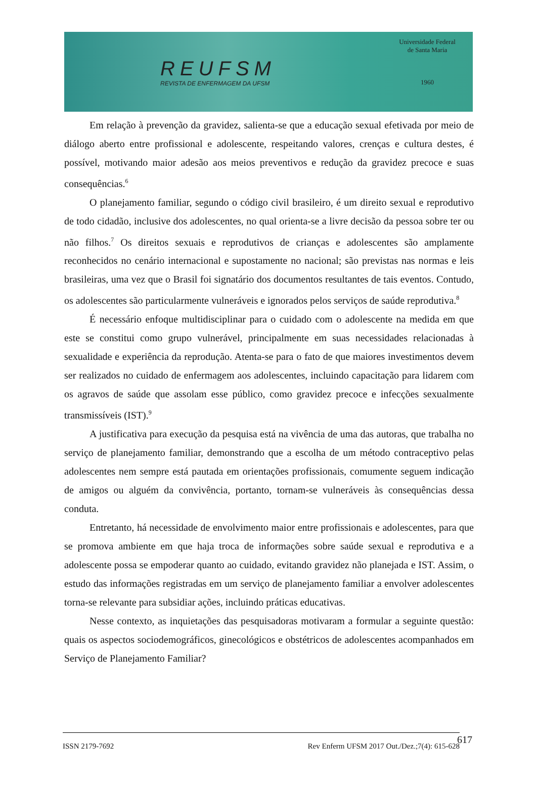REUFSM
REVISTA DE ENFERMAGEM DA UFSM
Universidade Federal de Santa Maria
1960
Em relação à prevenção da gravidez, salienta-se que a educação sexual efetivada por meio de diálogo aberto entre profissional e adolescente, respeitando valores, crenças e cultura destes, é possível, motivando maior adesão aos meios preventivos e redução da gravidez precoce e suas consequências.<sup>6</sup>
O planejamento familiar, segundo o código civil brasileiro, é um direito sexual e reprodutivo de todo cidadão, inclusive dos adolescentes, no qual orienta-se a livre decisão da pessoa sobre ter ou não filhos.<sup>7</sup> Os direitos sexuais e reprodutivos de crianças e adolescentes são amplamente reconhecidos no cenário internacional e supostamente no nacional; são previstas nas normas e leis brasileiras, uma vez que o Brasil foi signatário dos documentos resultantes de tais eventos. Contudo, os adolescentes são particularmente vulneráveis e ignorados pelos serviços de saúde reprodutiva.<sup>8</sup>
É necessário enfoque multidisciplinar para o cuidado com o adolescente na medida em que este se constitui como grupo vulnerável, principalmente em suas necessidades relacionadas à sexualidade e experiência da reprodução. Atenta-se para o fato de que maiores investimentos devem ser realizados no cuidado de enfermagem aos adolescentes, incluindo capacitação para lidarem com os agravos de saúde que assolam esse público, como gravidez precoce e infecções sexualmente transmissíveis (IST).<sup>9</sup>
A justificativa para execução da pesquisa está na vivência de uma das autoras, que trabalha no serviço de planejamento familiar, demonstrando que a escolha de um método contraceptivo pelas adolescentes nem sempre está pautada em orientações profissionais, comumente seguem indicação de amigos ou alguém da convivência, portanto, tornam-se vulneráveis às consequências dessa conduta.
Entretanto, há necessidade de envolvimento maior entre profissionais e adolescentes, para que se promova ambiente em que haja troca de informações sobre saúde sexual e reprodutiva e a adolescente possa se empoderar quanto ao cuidado, evitando gravidez não planejada e IST. Assim, o estudo das informações registradas em um serviço de planejamento familiar a envolver adolescentes torna-se relevante para subsidiar ações, incluindo práticas educativas.
Nesse contexto, as inquietações das pesquisadoras motivaram a formular a seguinte questão: quais os aspectos sociodemográficos, ginecológicos e obstétricos de adolescentes acompanhados em Serviço de Planejamento Familiar?
ISSN 2179-7692 Rev Enferm UFSM 2017 Out./Dez.;7(4): 615-628
617